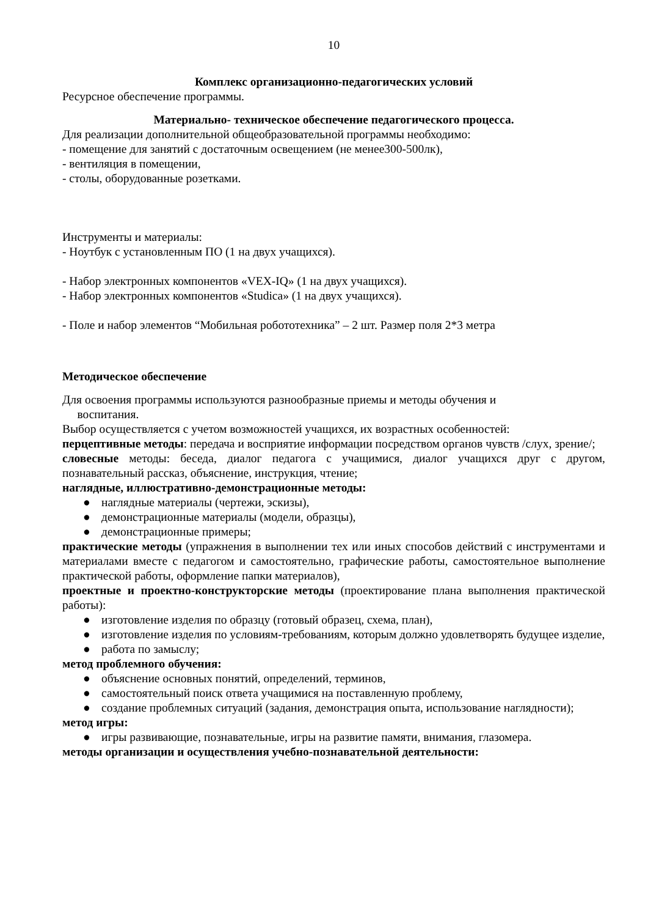10
Комплекс организационно-педагогических условий
Ресурсное обеспечение программы.
Материально- техническое обеспечение педагогического процесса.
Для реализации дополнительной общеобразовательной программы необходимо:
- помещение для занятий с достаточным освещением (не менее300-500лк),
- вентиляция в помещении,
- столы, оборудованные розетками.
Инструменты и материалы:
- Ноутбук с установленным ПО (1 на двух учащихся).
- Набор электронных компонентов «VEX-IQ» (1 на двух учащихся).
- Набор электронных компонентов «Studica» (1 на двух учащихся).
- Поле и набор элементов “Мобильная робототехника” – 2 шт. Размер поля 2*3 метра
Методическое обеспечение
Для освоения программы используются разнообразные приемы и методы обучения и
воспитания.
Выбор осуществляется с учетом возможностей учащихся, их возрастных особенностей:
перцептивные методы: передача и восприятие информации посредством органов чувств /слух, зрение/;
словесные методы: беседа, диалог педагога с учащимися, диалог учащихся друг с другом, познавательный рассказ, объяснение, инструкция, чтение;
наглядные, иллюстративно-демонстрационные методы:
● наглядные материалы (чертежи, эскизы),
● демонстрационные материалы (модели, образцы),
● демонстрационные примеры;
практические методы (упражнения в выполнении тех или иных способов действий с инструментами и материалами вместе с педагогом и самостоятельно, графические работы, самостоятельное выполнение практической работы, оформление папки материалов),
проектные и проектно-конструкторские методы (проектирование плана выполнения практической работы):
● изготовление изделия по образцу (готовый образец, схема, план),
● изготовление изделия по условиям-требованиям, которым должно удовлетворять будущее изделие,
● работа по замыслу;
метод проблемного обучения:
● объяснение основных понятий, определений, терминов,
● самостоятельный поиск ответа учащимися на поставленную проблему,
● создание проблемных ситуаций (задания, демонстрация опыта, использование наглядности);
метод игры:
● игры развивающие, познавательные, игры на развитие памяти, внимания, глазомера.
методы организации и осуществления учебно-познавательной деятельности: